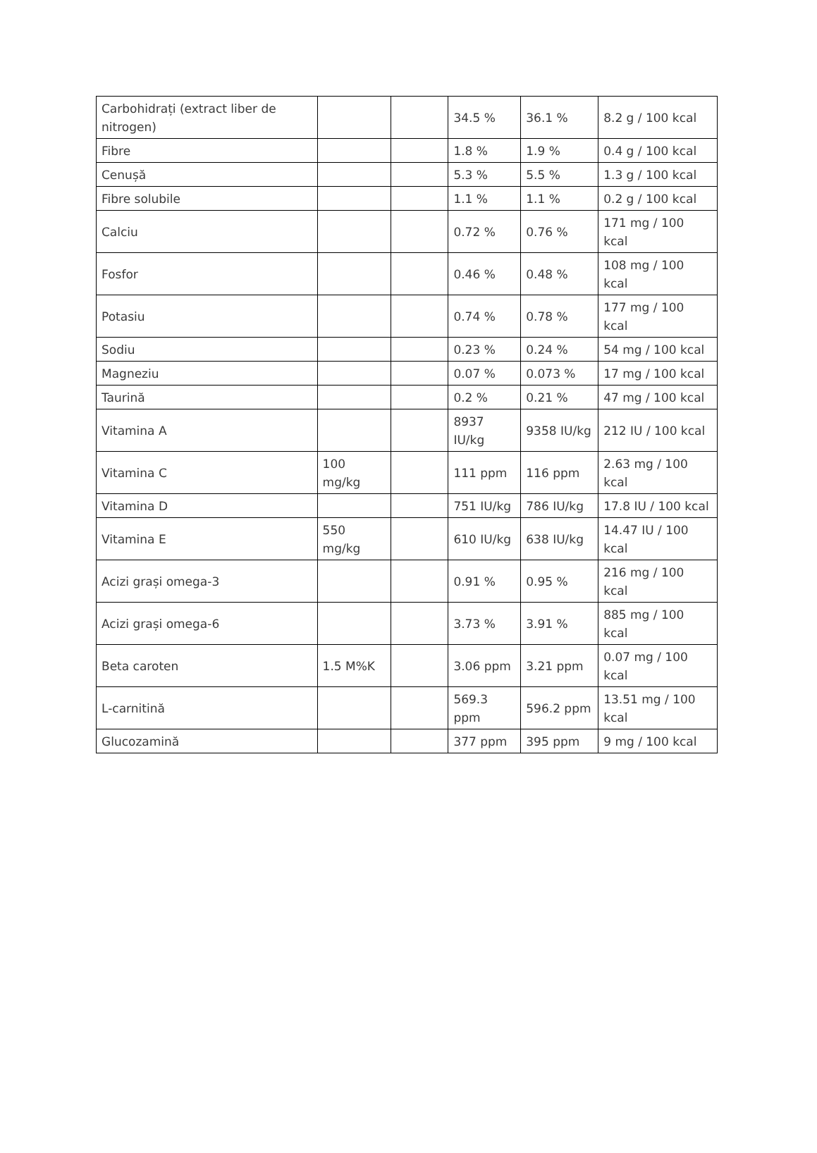| Carbohidrați (extract liber de nitrogen) | | | 34.5 % | 36.1 % | 8.2 g / 100 kcal |
| Fibre | | | 1.8 % | 1.9 % | 0.4 g / 100 kcal |
| Cenușă | | | 5.3 % | 5.5 % | 1.3 g / 100 kcal |
| Fibre solubile | | | 1.1 % | 1.1 % | 0.2 g / 100 kcal |
| Calciu | | | 0.72 % | 0.76 % | 171 mg / 100 kcal |
| Fosfor | | | 0.46 % | 0.48 % | 108 mg / 100 kcal |
| Potasiu | | | 0.74 % | 0.78 % | 177 mg / 100 kcal |
| Sodiu | | | 0.23 % | 0.24 % | 54 mg / 100 kcal |
| Magneziu | | | 0.07 % | 0.073 % | 17 mg / 100 kcal |
| Taurină | | | 0.2 % | 0.21 % | 47 mg / 100 kcal |
| Vitamina A | | | 8937 IU/kg | 9358 IU/kg | 212 IU / 100 kcal |
| Vitamina C | 100 mg/kg | | 111 ppm | 116 ppm | 2.63 mg / 100 kcal |
| Vitamina D | | | 751 IU/kg | 786 IU/kg | 17.8 IU / 100 kcal |
| Vitamina E | 550 mg/kg | | 610 IU/kg | 638 IU/kg | 14.47 IU / 100 kcal |
| Acizi grași omega-3 | | | 0.91 % | 0.95 % | 216 mg / 100 kcal |
| Acizi grași omega-6 | | | 3.73 % | 3.91 % | 885 mg / 100 kcal |
| Beta caroten | 1.5 M%K | | 3.06 ppm | 3.21 ppm | 0.07 mg / 100 kcal |
| L-carnitină | | | 569.3 ppm | 596.2 ppm | 13.51 mg / 100 kcal |
| Glucozamină | | | 377 ppm | 395 ppm | 9 mg / 100 kcal |